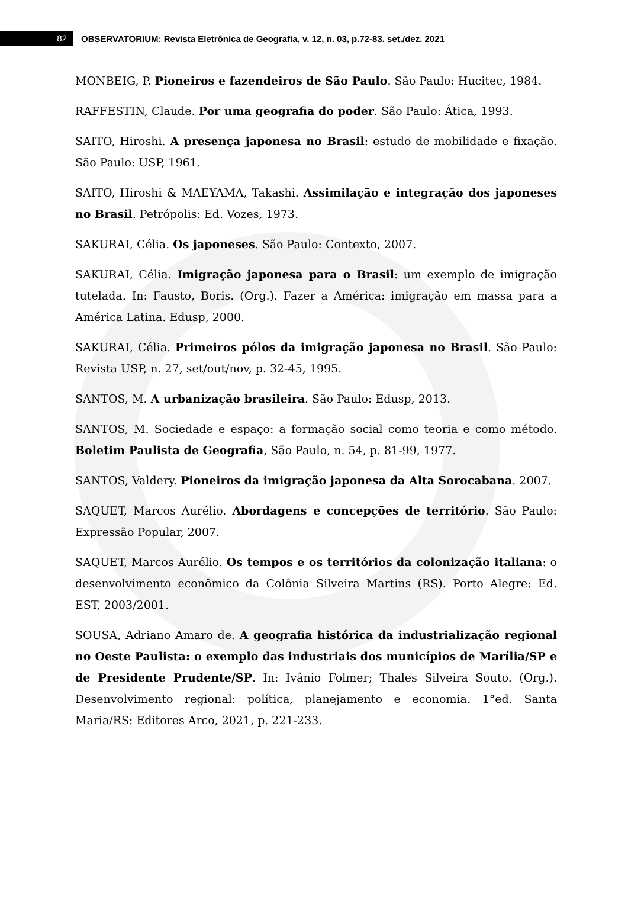82
OBSERVATORIUM: Revista Eletrônica de Geografia, v. 12, n. 03, p.72-83. set./dez. 2021
MONBEIG, P. Pioneiros e fazendeiros de São Paulo. São Paulo: Hucitec, 1984.
RAFFESTIN, Claude. Por uma geografia do poder. São Paulo: Ática, 1993.
SAITO, Hiroshi. A presença japonesa no Brasil: estudo de mobilidade e fixação. São Paulo: USP, 1961.
SAITO, Hiroshi & MAEYAMA, Takashi. Assimilação e integração dos japoneses no Brasil. Petrópolis: Ed. Vozes, 1973.
SAKURAI, Célia. Os japoneses. São Paulo: Contexto, 2007.
SAKURAI, Célia. Imigração japonesa para o Brasil: um exemplo de imigração tutelada. In: Fausto, Boris. (Org.). Fazer a América: imigração em massa para a América Latina. Edusp, 2000.
SAKURAI, Célia. Primeiros pólos da imigração japonesa no Brasil. São Paulo: Revista USP, n. 27, set/out/nov, p. 32-45, 1995.
SANTOS, M. A urbanização brasileira. São Paulo: Edusp, 2013.
SANTOS, M. Sociedade e espaço: a formação social como teoria e como método. Boletim Paulista de Geografia, São Paulo, n. 54, p. 81-99, 1977.
SANTOS, Valdery. Pioneiros da imigração japonesa da Alta Sorocabana. 2007.
SAQUET, Marcos Aurélio. Abordagens e concepções de território. São Paulo: Expressão Popular, 2007.
SAQUET, Marcos Aurélio. Os tempos e os territórios da colonização italiana: o desenvolvimento econômico da Colônia Silveira Martins (RS). Porto Alegre: Ed. EST, 2003/2001.
SOUSA, Adriano Amaro de. A geografia histórica da industrialização regional no Oeste Paulista: o exemplo das industriais dos municípios de Marília/SP e de Presidente Prudente/SP. In: Ivânio Folmer; Thales Silveira Souto. (Org.). Desenvolvimento regional: política, planejamento e economia. 1°ed. Santa Maria/RS: Editores Arco, 2021, p. 221-233.